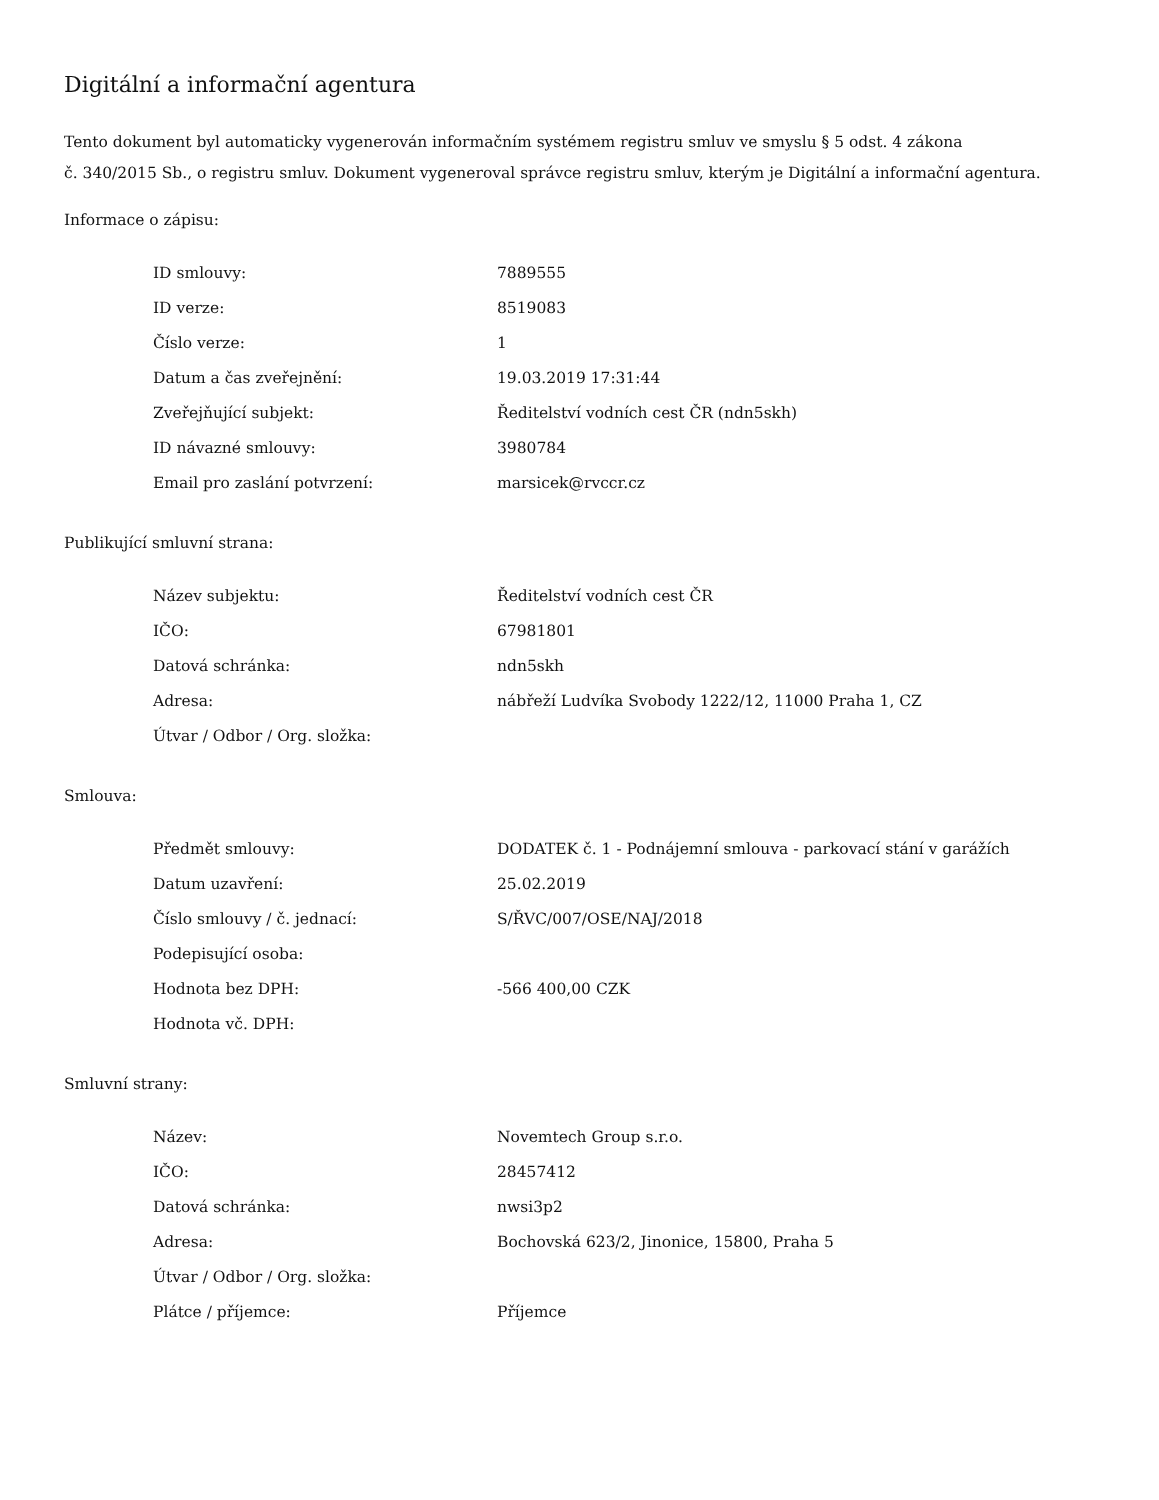Digitální a informační agentura
Tento dokument byl automaticky vygenerován informačním systémem registru smluv ve smyslu § 5 odst. 4 zákona
č. 340/2015 Sb., o registru smluv. Dokument vygeneroval správce registru smluv, kterým je Digitální a informační agentura.
Informace o zápisu:
| ID smlouvy: | 7889555 |
| ID verze: | 8519083 |
| Číslo verze: | 1 |
| Datum a čas zveřejnění: | 19.03.2019 17:31:44 |
| Zveřejňující subjekt: | Ředitelství vodních cest ČR (ndn5skh) |
| ID návazné smlouvy: | 3980784 |
| Email pro zaslání potvrzení: | marsicek@rvccr.cz |
Publikující smluvní strana:
| Název subjektu: | Ředitelství vodních cest ČR |
| IČO: | 67981801 |
| Datová schránka: | ndn5skh |
| Adresa: | nábřeží Ludvíka Svobody 1222/12, 11000 Praha 1, CZ |
| Útvar / Odbor / Org. složka: | |
Smlouva:
| Předmět smlouvy: | DODATEK č. 1 - Podnájemní smlouva - parkovací stání v garážích |
| Datum uzavření: | 25.02.2019 |
| Číslo smlouvy / č. jednací: | S/ŘVC/007/OSE/NAJ/2018 |
| Podepisující osoba: | |
| Hodnota bez DPH: | -566 400,00 CZK |
| Hodnota vč. DPH: | |
Smluvní strany:
| Název: | Novemtech Group s.r.o. |
| IČO: | 28457412 |
| Datová schránka: | nwsi3p2 |
| Adresa: | Bochovská 623/2, Jinonice, 15800, Praha 5 |
| Útvar / Odbor / Org. složka: | |
| Plátce / příjemce: | Příjemce |